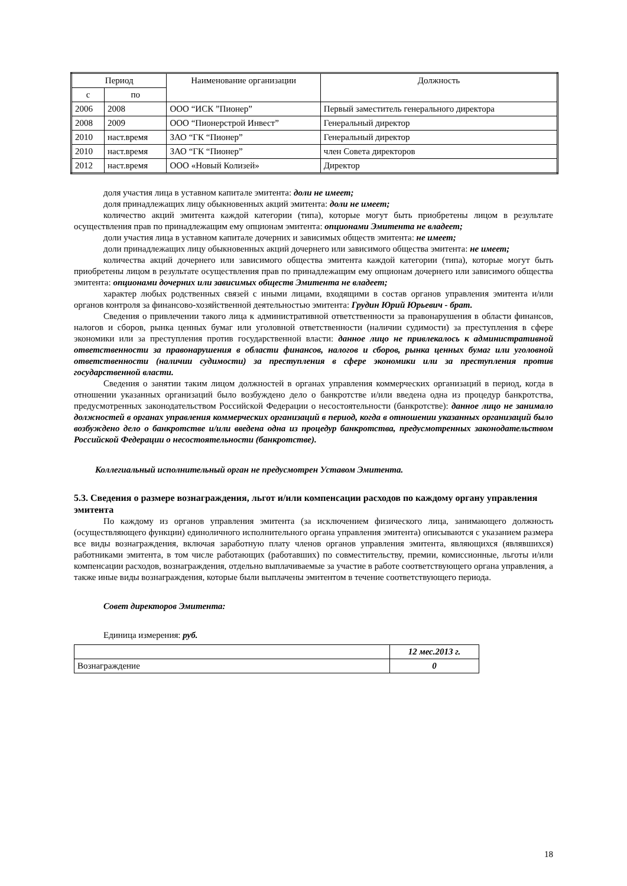| Период | | Наименование организации | Должность |
| --- | --- | --- | --- |
| с | по | | |
| 2006 | 2008 | ООО “ИСК ”Пионер” | Первый заместитель генерального директора |
| 2008 | 2009 | ООО “Пионерстрой Инвест” | Генеральный директор |
| 2010 | наст.время | ЗАО “ГК “Пионер” | Генеральный директор |
| 2010 | наст.время | ЗАО “ГК “Пионер” | член Совета директоров |
| 2012 | наст.время | ООО «Новый Колизей» | Директор |
доля участия лица в уставном капитале эмитента: доли не имеет;
доля принадлежащих лицу обыкновенных акций эмитента: доли не имеет;
количество акций эмитента каждой категории (типа), которые могут быть приобретены лицом в результате осуществления прав по принадлежащим ему опционам эмитента: опционами Эмитента не владеет;
доли участия лица в уставном капитале дочерних и зависимых обществ эмитента: не имеет;
доли принадлежащих лицу обыкновенных акций дочернего или зависимого общества эмитента: не имеет;
количества акций дочернего или зависимого общества эмитента каждой категории (типа), которые могут быть приобретены лицом в результате осуществления прав по принадлежащим ему опционам дочернего или зависимого общества эмитента: опционами дочерних или зависимых обществ Эмитента не владеет;
характер любых родственных связей с иными лицами, входящими в состав органов управления эмитента и/или органов контроля за финансово-хозяйственной деятельностью эмитента: Грудин Юрий Юрьевич - брат.
Сведения о привлечении такого лица к административной ответственности за правонарушения в области финансов, налогов и сборов, рынка ценных бумаг или уголовной ответственности (наличии судимости) за преступления в сфере экономики или за преступления против государственной власти: данное лицо не привлекалось к административной ответственности за правонарушения в области финансов, налогов и сборов, рынка ценных бумаг или уголовной ответственности (наличии судимости) за преступления в сфере экономики или за преступления против государственной власти.
Сведения о занятии таким лицом должностей в органах управления коммерческих организаций в период, когда в отношении указанных организаций было возбуждено дело о банкротстве и/или введена одна из процедур банкротства, предусмотренных законодательством Российской Федерации о несостоятельности (банкротстве): данное лицо не занимало должностей в органах управления коммерческих организаций в период, когда в отношении указанных организаций было возбуждено дело о банкротстве и/или введена одна из процедур банкротства, предусмотренных законодательством Российской Федерации о несостоятельности (банкротстве).
Коллегиальный исполнительный орган не предусмотрен Уставом Эмитента.
5.3. Сведения о размере вознаграждения, льгот и/или компенсации расходов по каждому органу управления эмитента
По каждому из органов управления эмитента (за исключением физического лица, занимающего должность (осуществляющего функции) единоличного исполнительного органа управления эмитента) описываются с указанием размера все виды вознаграждения, включая заработную плату членов органов управления эмитента, являющихся (являвшихся) работниками эмитента, в том числе работающих (работавших) по совместительству, премии, комиссионные, льготы и/или компенсации расходов, вознаграждения, отдельно выплачиваемые за участие в работе соответствующего органа управления, а также иные виды вознаграждения, которые были выплачены эмитентом в течение соответствующего периода.
Совет директоров Эмитента:
Единица измерения: руб.
| | 12 мес.2013 г. |
| Вознаграждение | 0 |
18